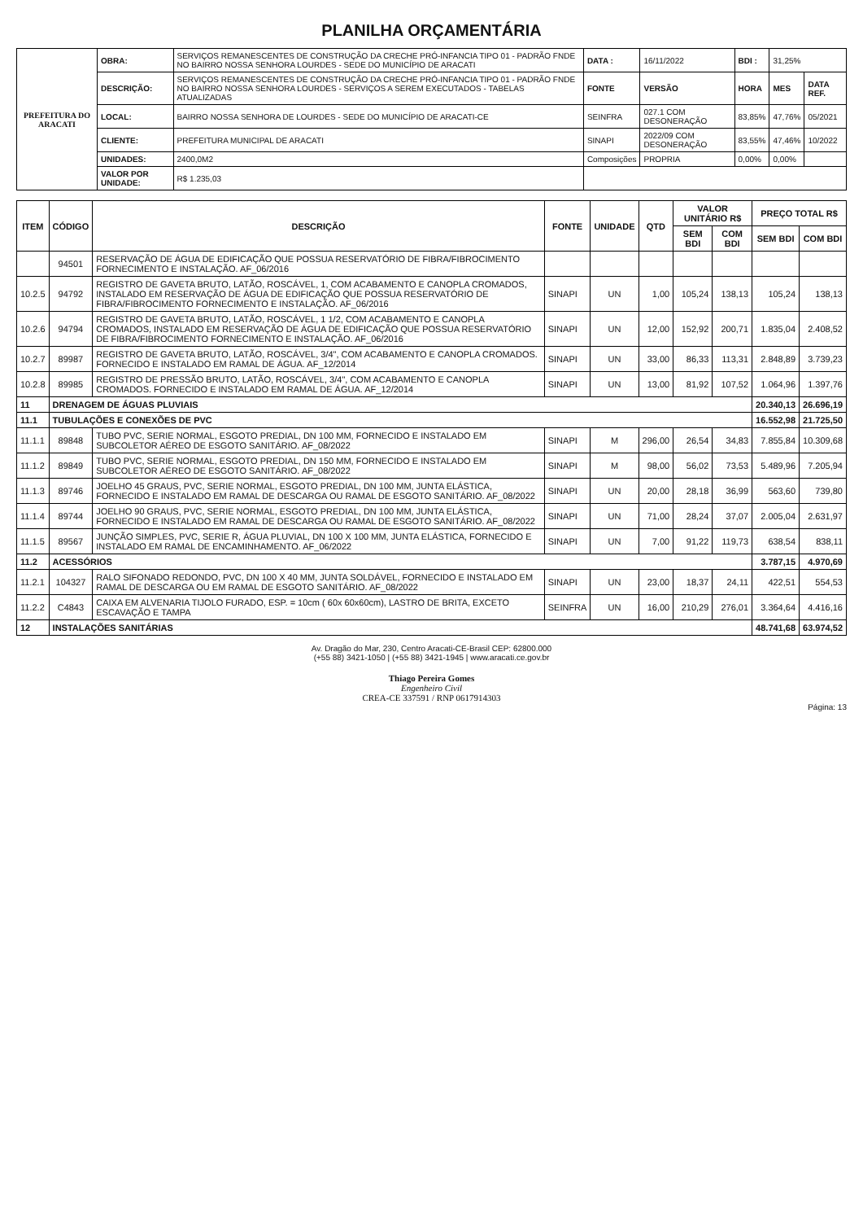PLANILHA ORÇAMENTÁRIA
| PREFEITURA DO ARACATI | OBRA: | SERVIÇOS REMANESCENTES DE CONSTRUÇÃO DA CRECHE PRÓ-INFANCIA TIPO 01 - PADRÃO FNDE NO BAIRRO NOSSA SENHORA LOURDES - SEDE DO MUNICÍPIO DE ARACATI | DATA : | 16/11/2022 | BDI : | 31,25% | |
| | DESCRIÇÃO: | SERVIÇOS REMANESCENTES DE CONSTRUÇÃO DA CRECHE PRÓ-INFANCIA TIPO 01 - PADRÃO FNDE NO BAIRRO NOSSA SENHORA LOURDES - SERVIÇOS A SEREM EXECUTADOS - TABELAS ATUALIZADAS | FONTE | VERSÃO | HORA | MES | DATA REF. |
| | LOCAL: | BAIRRO NOSSA SENHORA DE LOURDES - SEDE DO MUNICÍPIO DE ARACATI-CE | SEINFRA | 027.1 COM DESONERAÇÃO | 83,85% | 47,76% | 05/2021 |
| | CLIENTE: | PREFEITURA MUNICIPAL DE ARACATI | SINAPI | 2022/09 COM DESONERAÇÃO | 83,55% | 47,46% | 10/2022 |
| | UNIDADES: | 2400,0M2 | Composições | PROPRIA | 0,00% | 0,00% | |
| | VALOR POR UNIDADE: | R$ 1.235,03 | | | | | |
| ITEM | CÓDIGO | DESCRIÇÃO | FONTE | UNIDADE | QTD | VALOR UNITÁRIO R$ | | PREÇO TOTAL R$ | |
| --- | --- | --- | --- | --- | --- | --- | --- | --- | --- |
| | | | | | | SEM BDI | COM BDI | SEM BDI | COM BDI |
| | 94501 | RESERVAÇÃO DE ÁGUA DE EDIFICAÇÃO QUE POSSUA RESERVATÓRIO DE FIBRA/FIBROCIMENTO FORNECIMENTO E INSTALAÇÃO. AF_06/2016 | | | | | | | |
| 10.2.5 | 94792 | REGISTRO DE GAVETA BRUTO, LATÃO, ROSCÁVEL, 1, COM ACABAMENTO E CANOPLA CROMADOS, INSTALADO EM RESERVAÇÃO DE ÁGUA DE EDIFICAÇÃO QUE POSSUA RESERVATÓRIO DE FIBRA/FIBROCIMENTO FORNECIMENTO E INSTALAÇÃO. AF_06/2016 | SINAPI | UN | 1,00 | 105,24 | 138,13 | 105,24 | 138,13 |
| 10.2.6 | 94794 | REGISTRO DE GAVETA BRUTO, LATÃO, ROSCÁVEL, 1 1/2, COM ACABAMENTO E CANOPLA CROMADOS, INSTALADO EM RESERVAÇÃO DE ÁGUA DE EDIFICAÇÃO QUE POSSUA RESERVATÓRIO DE FIBRA/FIBROCIMENTO FORNECIMENTO E INSTALAÇÃO. AF_06/2016 | SINAPI | UN | 12,00 | 152,92 | 200,71 | 1.835,04 | 2.408,52 |
| 10.2.7 | 89987 | REGISTRO DE GAVETA BRUTO, LATÃO, ROSCÁVEL, 3/4", COM ACABAMENTO E CANOPLA CROMADOS. FORNECIDO E INSTALADO EM RAMAL DE ÁGUA. AF_12/2014 | SINAPI | UN | 33,00 | 86,33 | 113,31 | 2.848,89 | 3.739,23 |
| 10.2.8 | 89985 | REGISTRO DE PRESSÃO BRUTO, LATÃO, ROSCÁVEL, 3/4", COM ACABAMENTO E CANOPLA CROMADOS. FORNECIDO E INSTALADO EM RAMAL DE ÁGUA. AF_12/2014 | SINAPI | UN | 13,00 | 81,92 | 107,52 | 1.064,96 | 1.397,76 |
| 11 | DRENAGEM DE ÁGUAS PLUVIAIS | | | | | | | 20.340,13 | 26.696,19 |
| 11.1 | TUBULAÇÕES E CONEXÕES DE PVC | | | | | | | 16.552,98 | 21.725,50 |
| 11.1.1 | 89848 | TUBO PVC, SERIE NORMAL, ESGOTO PREDIAL, DN 100 MM, FORNECIDO E INSTALADO EM SUBCOLETOR AÉREO DE ESGOTO SANITÁRIO. AF_08/2022 | SINAPI | M | 296,00 | 26,54 | 34,83 | 7.855,84 | 10.309,68 |
| 11.1.2 | 89849 | TUBO PVC, SERIE NORMAL, ESGOTO PREDIAL, DN 150 MM, FORNECIDO E INSTALADO EM SUBCOLETOR AÉREO DE ESGOTO SANITÁRIO. AF_08/2022 | SINAPI | M | 98,00 | 56,02 | 73,53 | 5.489,96 | 7.205,94 |
| 11.1.3 | 89746 | JOELHO 45 GRAUS, PVC, SERIE NORMAL, ESGOTO PREDIAL, DN 100 MM, JUNTA ELÁSTICA, FORNECIDO E INSTALADO EM RAMAL DE DESCARGA OU RAMAL DE ESGOTO SANITÁRIO. AF_08/2022 | SINAPI | UN | 20,00 | 28,18 | 36,99 | 563,60 | 739,80 |
| 11.1.4 | 89744 | JOELHO 90 GRAUS, PVC, SERIE NORMAL, ESGOTO PREDIAL, DN 100 MM, JUNTA ELÁSTICA, FORNECIDO E INSTALADO EM RAMAL DE DESCARGA OU RAMAL DE ESGOTO SANITÁRIO. AF_08/2022 | SINAPI | UN | 71,00 | 28,24 | 37,07 | 2.005,04 | 2.631,97 |
| 11.1.5 | 89567 | JUNÇÃO SIMPLES, PVC, SERIE R, ÁGUA PLUVIAL, DN 100 X 100 MM, JUNTA ELÁSTICA, FORNECIDO E INSTALADO EM RAMAL DE ENCAMINHAMENTO. AF_06/2022 | SINAPI | UN | 7,00 | 91,22 | 119,73 | 638,54 | 838,11 |
| 11.2 | ACESSÓRIOS | | | | | | | 3.787,15 | 4.970,69 |
| 11.2.1 | 104327 | RALO SIFONADO REDONDO, PVC, DN 100 X 40 MM, JUNTA SOLDÁVEL, FORNECIDO E INSTALADO EM RAMAL DE DESCARGA OU EM RAMAL DE ESGOTO SANITÁRIO. AF_08/2022 | SINAPI | UN | 23,00 | 18,37 | 24,11 | 422,51 | 554,53 |
| 11.2.2 | C4843 | CAIXA EM ALVENARIA TIJOLO FURADO, ESP. = 10cm ( 60x 60x60cm), LASTRO DE BRITA, EXCETO ESCAVAÇÃO E TAMPA | SEINFRA | UN | 16,00 | 210,29 | 276,01 | 3.364,64 | 4.416,16 |
| 12 | INSTALAÇÕES SANITÁRIAS | | | | | | | 48.741,68 | 63.974,52 |
Av. Dragão do Mar, 230, Centro Aracati-CE-Brasil CEP: 62800.000
(+55 88) 3421-1050 | (+55 88) 3421-1945 | www.aracati.ce.gov.br
Thiago Pereira Gomes
Engenheiro Civil
CREA-CE 337591 / RNP 0617914303
Página: 13